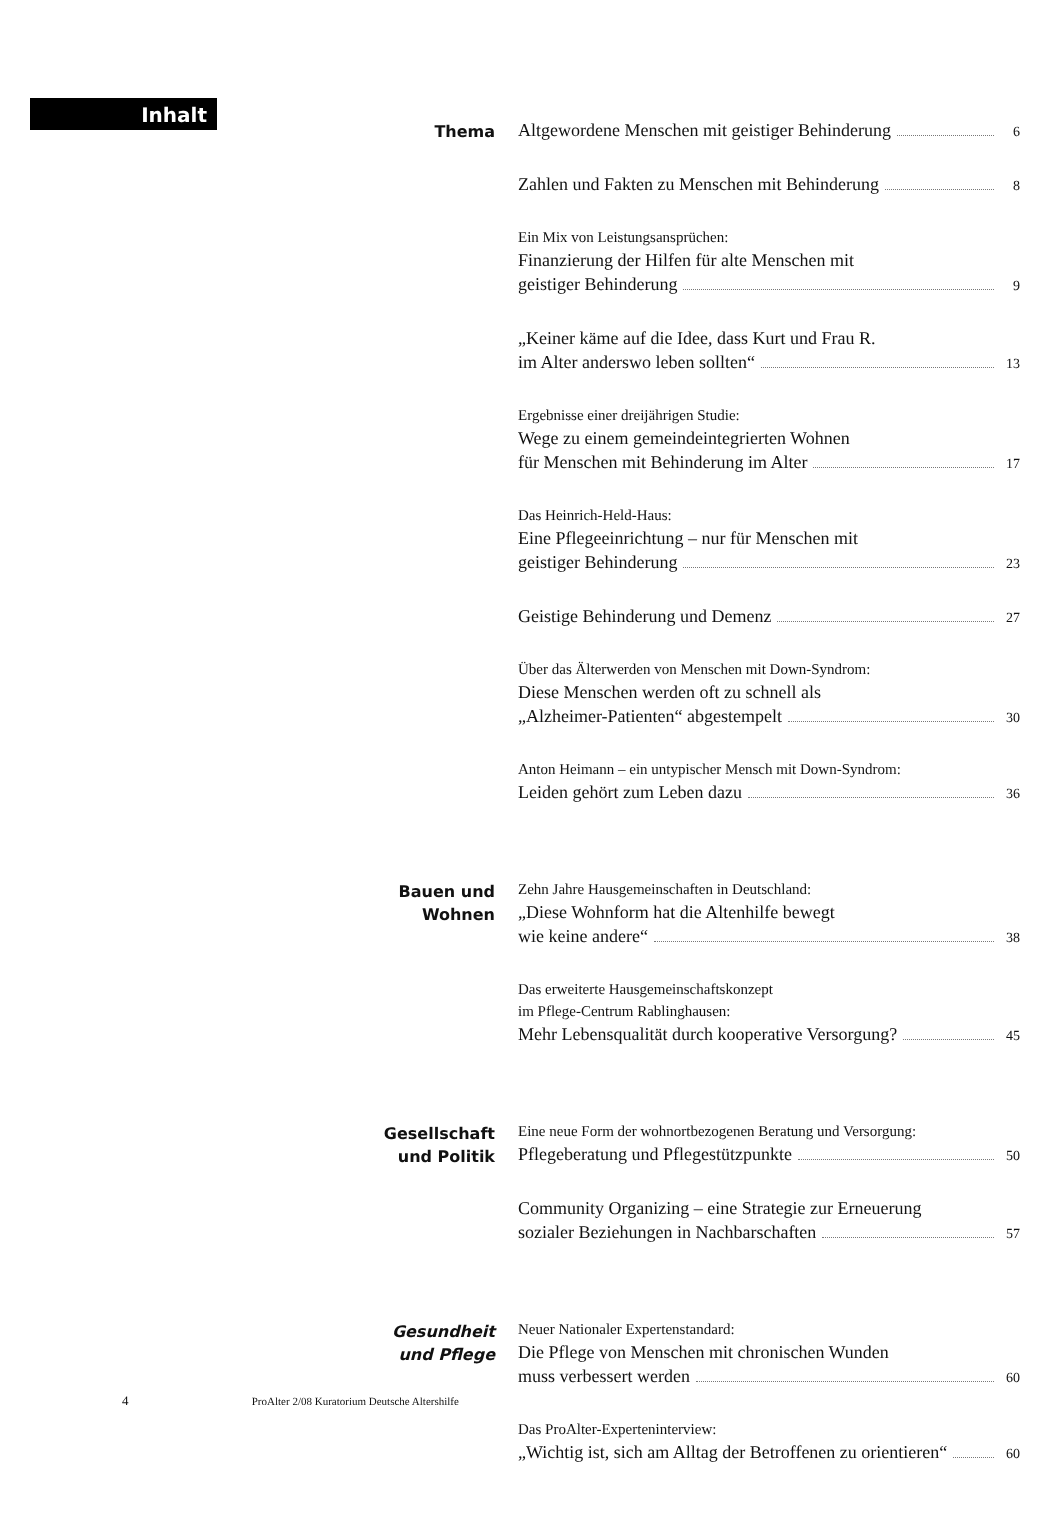Inhalt
Thema
Altgewordene Menschen mit geistiger Behinderung 6
Zahlen und Fakten zu Menschen mit Behinderung 8
Ein Mix von Leistungsansprüchen:
Finanzierung der Hilfen für alte Menschen mit
geistiger Behinderung 9
„Keiner käme auf die Idee, dass Kurt und Frau R.
im Alter anderswo leben sollten“ 13
Ergebnisse einer dreijährigen Studie:
Wege zu einem gemeindeintegrierten Wohnen
für Menschen mit Behinderung im Alter 17
Das Heinrich-Held-Haus:
Eine Pflegeeinrichtung – nur für Menschen mit
geistiger Behinderung 23
Geistige Behinderung und Demenz 27
Über das Älterwerden von Menschen mit Down-Syndrom:
Diese Menschen werden oft zu schnell als
„Alzheimer-Patienten“ abgestempelt 30
Anton Heimann – ein untypischer Mensch mit Down-Syndrom:
Leiden gehört zum Leben dazu 36
Bauen und Wohnen
Zehn Jahre Hausgemeinschaften in Deutschland:
„Diese Wohnform hat die Altenhilfe bewegt
wie keine andere“ 38
Das erweiterte Hausgemeinschaftskonzept
im Pflege-Centrum Rablinghausen:
Mehr Lebensqualität durch kooperative Versorgung? 45
Gesellschaft und Politik
Eine neue Form der wohnortbezogenen Beratung und Versorgung:
Pflegeberatung und Pflegestützpunkte 50
Community Organizing – eine Strategie zur Erneuerung
sozialer Beziehungen in Nachbarschaften 57
Gesundheit und Pflege
Neuer Nationaler Expertenstandard:
Die Pflege von Menschen mit chronischen Wunden
muss verbessert werden 60
Das ProAlter-Experteninterview:
„Wichtig ist, sich am Alltag der Betroffenen zu orientieren“ 60
4 ProAlter 2/08 Kuratorium Deutsche Altershilfe